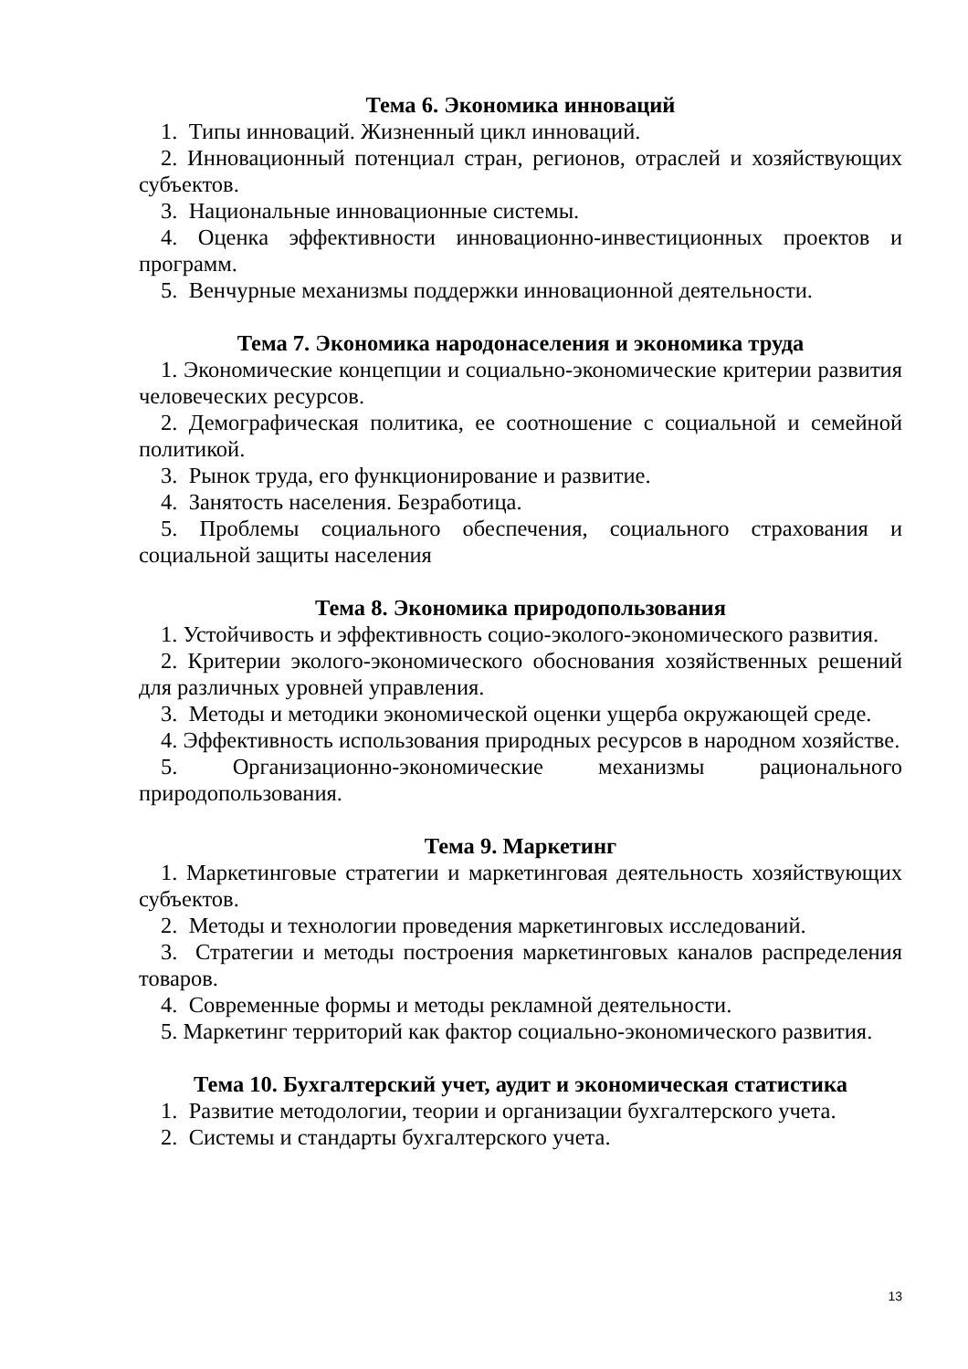Тема 6. Экономика инноваций
1. Типы инноваций. Жизненный цикл инноваций.
2. Инновационный потенциал стран, регионов, отраслей и хозяйствующих субъектов.
3. Национальные инновационные системы.
4. Оценка эффективности инновационно-инвестиционных проектов и программ.
5. Венчурные механизмы поддержки инновационной деятельности.
Тема 7. Экономика народонаселения и экономика труда
1. Экономические концепции и социально-экономические критерии развития человеческих ресурсов.
2. Демографическая политика, ее соотношение с социальной и семейной политикой.
3. Рынок труда, его функционирование и развитие.
4. Занятость населения. Безработица.
5. Проблемы социального обеспечения, социального страхования и социальной защиты населения
Тема 8. Экономика природопользования
1. Устойчивость и эффективность социо-эколого-экономического развития.
2. Критерии эколого-экономического обоснования хозяйственных решений для различных уровней управления.
3. Методы и методики экономической оценки ущерба окружающей среде.
4. Эффективность использования природных ресурсов в народном хозяйстве.
5. Организационно-экономические механизмы рационального природопользования.
Тема 9. Маркетинг
1. Маркетинговые стратегии и маркетинговая деятельность хозяйствующих субъектов.
2. Методы и технологии проведения маркетинговых исследований.
3. Стратегии и методы построения маркетинговых каналов распределения товаров.
4. Современные формы и методы рекламной деятельности.
5. Маркетинг территорий как фактор социально-экономического развития.
Тема 10. Бухгалтерский учет, аудит и экономическая статистика
1. Развитие методологии, теории и организации бухгалтерского учета.
2. Системы и стандарты бухгалтерского учета.
13